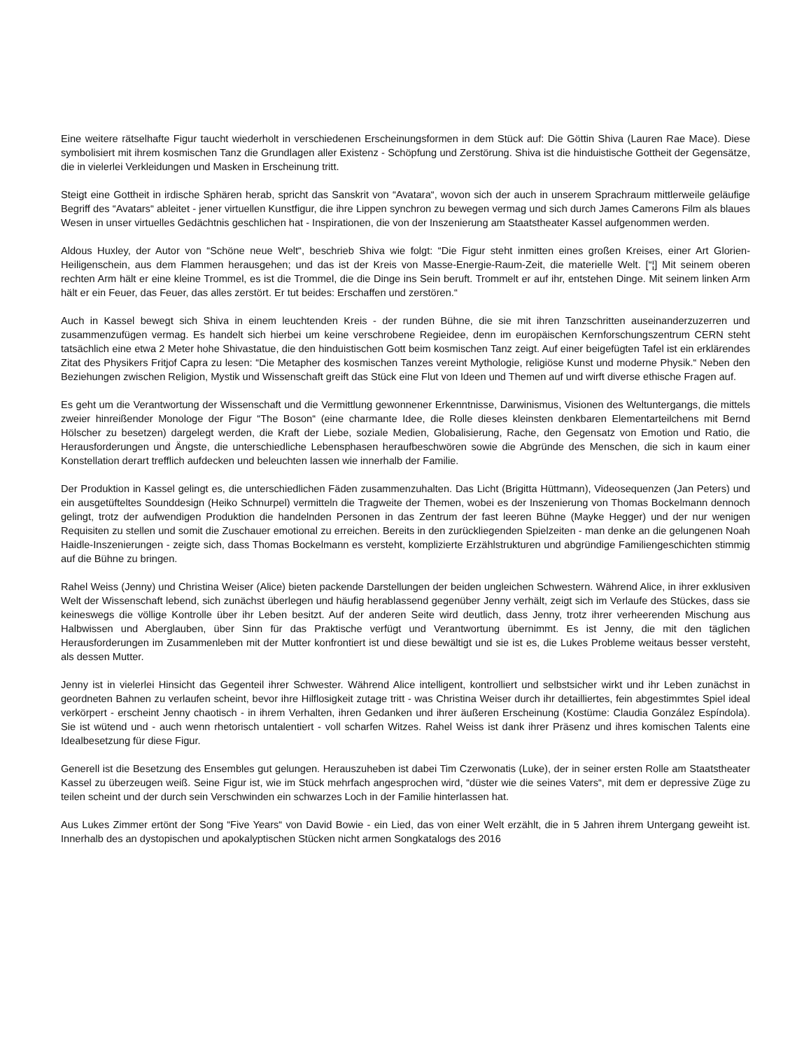Eine weitere rätselhafte Figur taucht wiederholt in verschiedenen Erscheinungsformen in dem Stück auf: Die Göttin Shiva (Lauren Rae Mace). Diese symbolisiert mit ihrem kosmischen Tanz die Grundlagen aller Existenz - Schöpfung und Zerstörung. Shiva ist die hinduistische Gottheit der Gegensätze, die in vielerlei Verkleidungen und Masken in Erscheinung tritt.
Steigt eine Gottheit in irdische Sphären herab, spricht das Sanskrit von “Avatara“, wovon sich der auch in unserem Sprachraum mittlerweile geläufige Begriff des “Avatars“ ableitet - jener virtuellen Kunstfigur, die ihre Lippen synchron zu bewegen vermag und sich durch James Camerons Film als blaues Wesen in unser virtuelles Gedächtnis geschlichen hat - Inspirationen, die von der Inszenierung am Staatstheater Kassel aufgenommen werden.
Aldous Huxley, der Autor von “Schöne neue Welt“, beschrieb Shiva wie folgt: “Die Figur steht inmitten eines großen Kreises, einer Art Glorien-Heiligenschein, aus dem Flammen herausgehen; und das ist der Kreis von Masse-Energie-Raum-Zeit, die materielle Welt. [“¦] Mit seinem oberen rechten Arm hält er eine kleine Trommel, es ist die Trommel, die die Dinge ins Sein beruft. Trommelt er auf ihr, entstehen Dinge. Mit seinem linken Arm hält er ein Feuer, das Feuer, das alles zerstört. Er tut beides: Erschaffen und zerstören.“
Auch in Kassel bewegt sich Shiva in einem leuchtenden Kreis - der runden Bühne, die sie mit ihren Tanzschritten auseinanderzuzerren und zusammenzufügen vermag. Es handelt sich hierbei um keine verschrobene Regieidee, denn im europäischen Kernforschungszentrum CERN steht tatsächlich eine etwa 2 Meter hohe Shivastatue, die den hinduistischen Gott beim kosmischen Tanz zeigt. Auf einer beigefügten Tafel ist ein erklärendes Zitat des Physikers Fritjof Capra zu lesen: “Die Metapher des kosmischen Tanzes vereint Mythologie, religiöse Kunst und moderne Physik.“ Neben den Beziehungen zwischen Religion, Mystik und Wissenschaft greift das Stück eine Flut von Ideen und Themen auf und wirft diverse ethische Fragen auf.
Es geht um die Verantwortung der Wissenschaft und die Vermittlung gewonnener Erkenntnisse, Darwinismus, Visionen des Weltuntergangs, die mittels zweier hinreißender Monologe der Figur “The Boson“ (eine charmante Idee, die Rolle dieses kleinsten denkbaren Elementarteilchens mit Bernd Hölscher zu besetzen) dargelegt werden, die Kraft der Liebe, soziale Medien, Globalisierung, Rache, den Gegensatz von Emotion und Ratio, die Herausforderungen und Ängste, die unterschiedliche Lebensphasen heraufbeschwören sowie die Abgründe des Menschen, die sich in kaum einer Konstellation derart trefflich aufdecken und beleuchten lassen wie innerhalb der Familie.
Der Produktion in Kassel gelingt es, die unterschiedlichen Fäden zusammenzuhalten. Das Licht (Brigitta Hüttmann), Videosequenzen (Jan Peters) und ein ausgetüfteltes Sounddesign (Heiko Schnurpel) vermitteln die Tragweite der Themen, wobei es der Inszenierung von Thomas Bockelmann dennoch gelingt, trotz der aufwendigen Produktion die handelnden Personen in das Zentrum der fast leeren Bühne (Mayke Hegger) und der nur wenigen Requisiten zu stellen und somit die Zuschauer emotional zu erreichen. Bereits in den zurückliegenden Spielzeiten - man denke an die gelungenen Noah Haidle-Inszenierungen - zeigte sich, dass Thomas Bockelmann es versteht, komplizierte Erzählstrukturen und abgründige Familiengeschichten stimmig auf die Bühne zu bringen.
Rahel Weiss (Jenny) und Christina Weiser (Alice) bieten packende Darstellungen der beiden ungleichen Schwestern. Während Alice, in ihrer exklusiven Welt der Wissenschaft lebend, sich zunächst überlegen und häufig herablassend gegenüber Jenny verhält, zeigt sich im Verlaufe des Stückes, dass sie keineswegs die völlige Kontrolle über ihr Leben besitzt. Auf der anderen Seite wird deutlich, dass Jenny, trotz ihrer verheerenden Mischung aus Halbwissen und Aberglauben, über Sinn für das Praktische verfügt und Verantwortung übernimmt. Es ist Jenny, die mit den täglichen Herausforderungen im Zusammenleben mit der Mutter konfrontiert ist und diese bewältigt und sie ist es, die Lukes Probleme weitaus besser versteht, als dessen Mutter.
Jenny ist in vielerlei Hinsicht das Gegenteil ihrer Schwester. Während Alice intelligent, kontrolliert und selbstsicher wirkt und ihr Leben zunächst in geordneten Bahnen zu verlaufen scheint, bevor ihre Hilflosigkeit zutage tritt - was Christina Weiser durch ihr detailliertes, fein abgestimmtes Spiel ideal verkörpert - erscheint Jenny chaotisch - in ihrem Verhalten, ihren Gedanken und ihrer äußeren Erscheinung (Kostüme: Claudia González Espíndola). Sie ist wütend und - auch wenn rhetorisch untalentiert - voll scharfen Witzes. Rahel Weiss ist dank ihrer Präsenz und ihres komischen Talents eine Idealbesetzung für diese Figur.
Generell ist die Besetzung des Ensembles gut gelungen. Herauszuheben ist dabei Tim Czerwonatis (Luke), der in seiner ersten Rolle am Staatstheater Kassel zu überzeugen weiß. Seine Figur ist, wie im Stück mehrfach angesprochen wird, “düster wie die seines Vaters“, mit dem er depressive Züge zu teilen scheint und der durch sein Verschwinden ein schwarzes Loch in der Familie hinterlassen hat.
Aus Lukes Zimmer ertönt der Song “Five Years“ von David Bowie - ein Lied, das von einer Welt erzählt, die in 5 Jahren ihrem Untergang geweiht ist. Innerhalb des an dystopischen und apokalyptischen Stücken nicht armen Songkatalogs des 2016